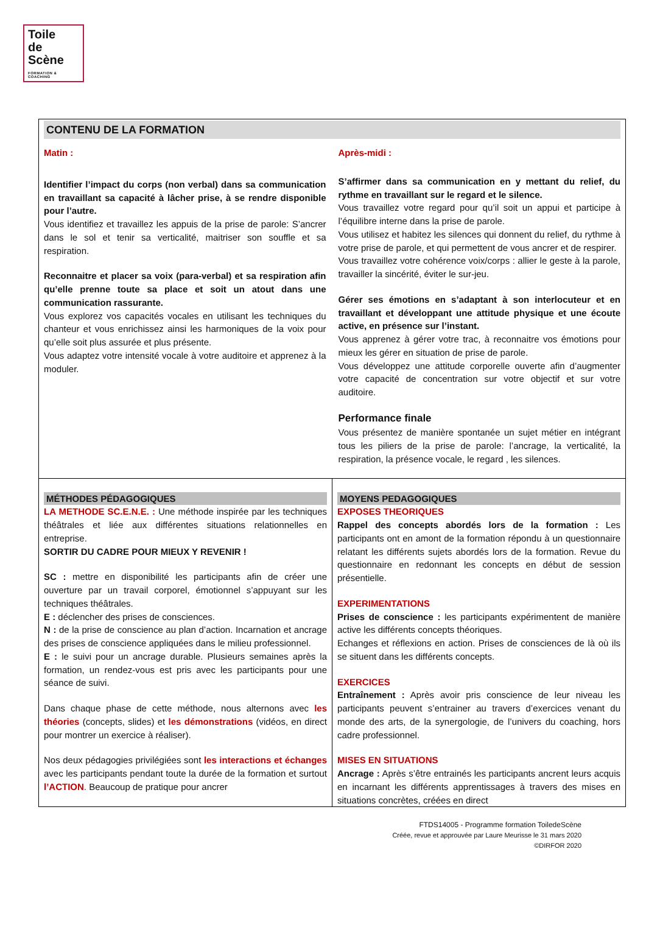Toile
de
Scène
FORMATION & COACHING
| CONTENU DE LA FORMATION Matin : Identifier l’impact du corps (non verbal) dans sa communication en travaillant sa capacité à lâcher prise, à se rendre disponible pour l’autre. Vous identifiez et travaillez les appuis de la prise de parole: S’ancrer dans le sol et tenir sa verticalité, maitriser son souffle et sa respiration. Reconnaitre et placer sa voix (para-verbal) et sa respiration afin qu’elle prenne toute sa place et soit un atout dans une communication rassurante. Vous explorez vos capacités vocales en utilisant les techniques du chanteur et vous enrichissez ainsi les harmoniques de la voix pour qu’elle soit plus assurée et plus présente. Vous adaptez votre intensité vocale à votre auditoire et apprenez à la moduler. Après-midi : S’affirmer dans sa communication en y mettant du relief, du rythme en travaillant sur le regard et le silence. Vous travaillez votre regard pour qu’il soit un appui et participe à l’équilibre interne dans la prise de parole. Vous utilisez et habitez les silences qui donnent du relief, du rythme à votre prise de parole, et qui permettent de vous ancrer et de respirer. Vous travaillez votre cohérence voix/corps : allier le geste à la parole, travailler la sincérité, éviter le sur-jeu. Gérer ses émotions en s’adaptant à son interlocuteur et en travaillant et développant une attitude physique et une écoute active, en présence sur l’instant. Vous apprenez à gérer votre trac, à reconnaitre vos émotions pour mieux les gérer en situation de prise de parole. Vous développez une attitude corporelle ouverte afin d’augmenter votre capacité de concentration sur votre objectif et sur votre auditoire. Performance finale Vous présentez de manière spontanée un sujet métier en intégrant tous les piliers de la prise de parole: l’ancrage, la verticalité, la respiration, la présence vocale, le regard , les silences. | |
| MÉTHODES PÉDAGOGIQUES LA METHODE SC.E.N.E. : Une méthode inspirée par les techniques théâtrales et liée aux différentes situations relationnelles en entreprise. SORTIR DU CADRE POUR MIEUX Y REVENIR ! SC : mettre en disponibilité les participants afin de créer une ouverture par un travail corporel, émotionnel s’appuyant sur les techniques théâtrales. E : déclencher des prises de consciences. N : de la prise de conscience au plan d’action. Incarnation et ancrage des prises de conscience appliquées dans le milieu professionnel. E : le suivi pour un ancrage durable. Plusieurs semaines après la formation, un rendez-vous est pris avec les participants pour une séance de suivi. Dans chaque phase de cette méthode, nous alternons avec les théories (concepts, slides) et les démonstrations (vidéos, en direct pour montrer un exercice à réaliser). Nos deux pédagogies privilégiées sont les interactions et échanges avec les participants pendant toute la durée de la formation et surtout l’ACTION . Beaucoup de pratique pour ancrer | MOYENS PEDAGOGIQUES EXPOSES THEORIQUES Rappel des concepts abordés lors de la formation : Les participants ont en amont de la formation répondu à un questionnaire relatant les différents sujets abordés lors de la formation. Revue du questionnaire en redonnant les concepts en début de session présentielle. EXPERIMENTATIONS Prises de conscience : les participants expérimentent de manière active les différents concepts théoriques. Echanges et réflexions en action. Prises de consciences de là où ils se situent dans les différents concepts. EXERCICES Entraînement : Après avoir pris conscience de leur niveau les participants peuvent s’entrainer au travers d’exercices venant du monde des arts, de la synergologie, de l’univers du coaching, hors cadre professionnel. MISES EN SITUATIONS Ancrage : Après s’être entrainés les participants ancrent leurs acquis en incarnant les différents apprentissages à travers des mises en situations concrètes, créées en direct |
FTDS14005 - Programme formation ToiledeScène
Créée, revue et approuvée par Laure Meurisse le 31 mars 2020
©DIRFOR 2020